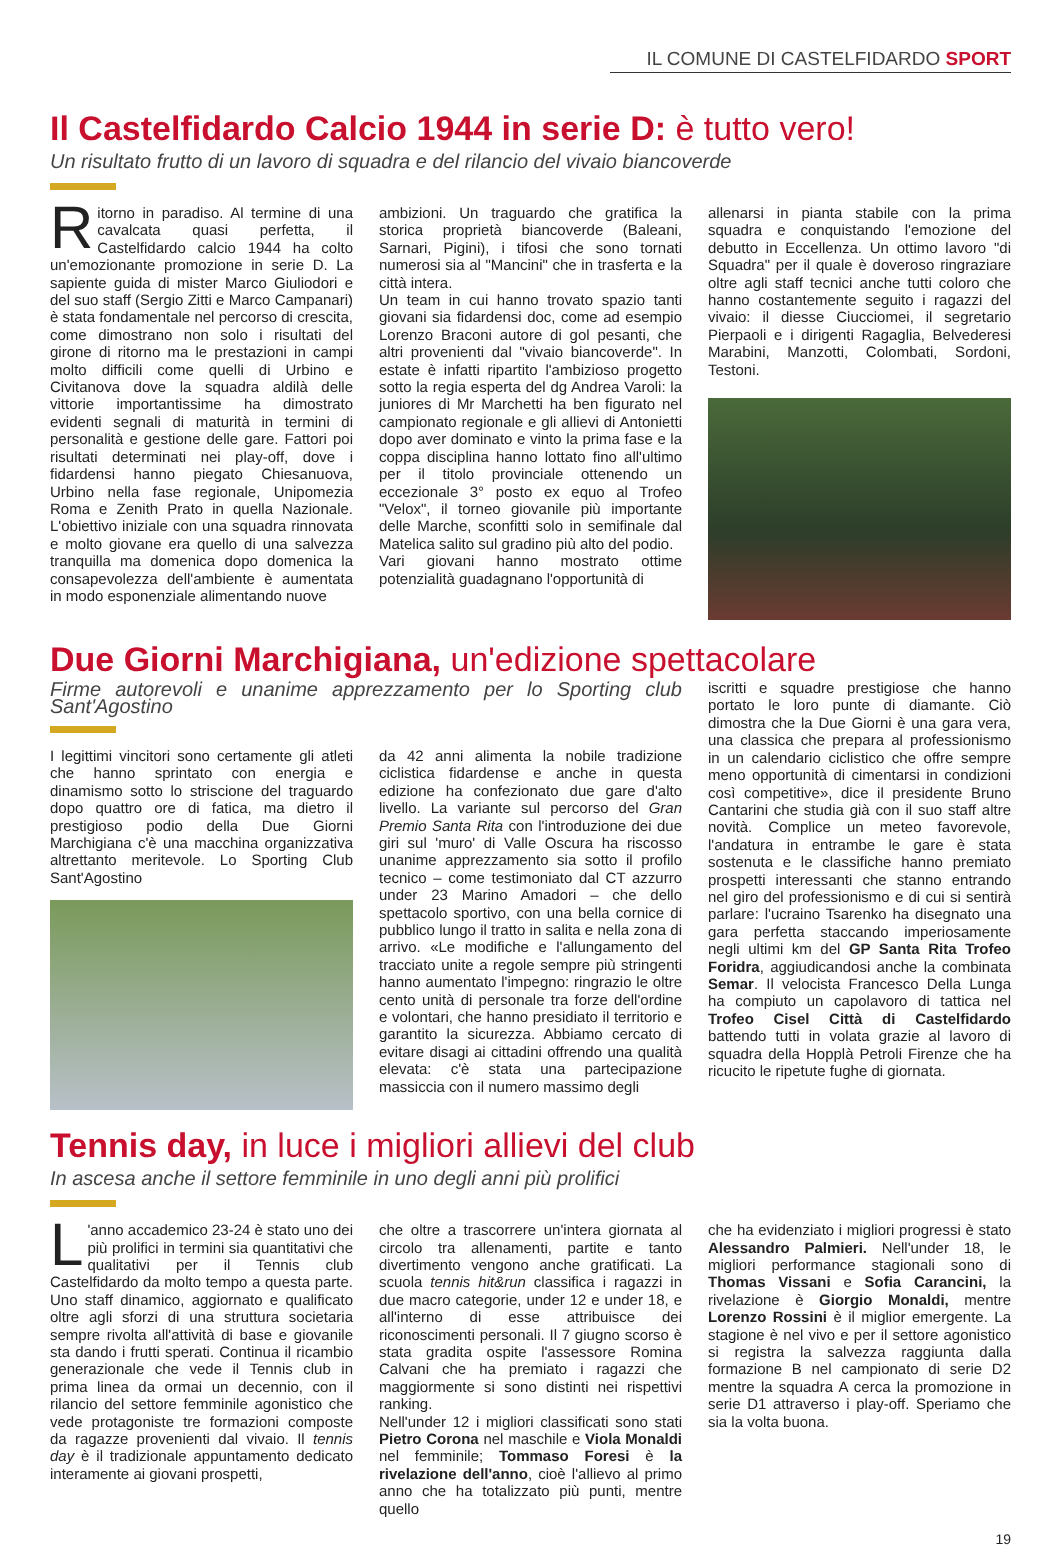IL COMUNE DI CASTELFIDARDO SPORT
Il Castelfidardo Calcio 1944 in serie D: è tutto vero!
Un risultato frutto di un lavoro di squadra e del rilancio del vivaio biancoverde
Ritorno in paradiso. Al termine di una cavalcata quasi perfetta, il Castelfidardo calcio 1944 ha colto un'emozionante promozione in serie D. La sapiente guida di mister Marco Giuliodori e del suo staff (Sergio Zitti e Marco Campanari) è stata fondamentale nel percorso di crescita, come dimostrano non solo i risultati del girone di ritorno ma le prestazioni in campi molto difficili come quelli di Urbino e Civitanova dove la squadra aldilà delle vittorie importantissime ha dimostrato evidenti segnali di maturità in termini di personalità e gestione delle gare. Fattori poi risultati determinati nei play-off, dove i fidardensi hanno piegato Chiesanuova, Urbino nella fase regionale, Unipomezia Roma e Zenith Prato in quella Nazionale. L'obiettivo iniziale con una squadra rinnovata e molto giovane era quello di una salvezza tranquilla ma domenica dopo domenica la consapevolezza dell'ambiente è aumentata in modo esponenziale alimentando nuove
ambizioni. Un traguardo che gratifica la storica proprietà biancoverde (Baleani, Sarnari, Pigini), i tifosi che sono tornati numerosi sia al "Mancini" che in trasferta e la città intera.
Un team in cui hanno trovato spazio tanti giovani sia fidardensi doc, come ad esempio Lorenzo Braconi autore di gol pesanti, che altri provenienti dal "vivaio biancoverde". In estate è infatti ripartito l'ambizioso progetto sotto la regia esperta del dg Andrea Varoli: la juniores di Mr Marchetti ha ben figurato nel campionato regionale e gli allievi di Antonietti dopo aver dominato e vinto la prima fase e la coppa disciplina hanno lottato fino all'ultimo per il titolo provinciale ottenendo un eccezionale 3° posto ex equo al Trofeo "Velox", il torneo giovanile più importante delle Marche, sconfitti solo in semifinale dal Matelica salito sul gradino più alto del podio.
Vari giovani hanno mostrato ottime potenzialità guadagnano l'opportunità di
allenarsi in pianta stabile con la prima squadra e conquistando l'emozione del debutto in Eccellenza. Un ottimo lavoro "di Squadra" per il quale è doveroso ringraziare oltre agli staff tecnici anche tutti coloro che hanno costantemente seguito i ragazzi del vivaio: il diesse Ciucciomei, il segretario Pierpaoli e i dirigenti Ragaglia, Belvederesi Marabini, Manzotti, Colombati, Sordoni, Testoni.
Due Giorni Marchigiana, un'edizione spettacolare
Firme autorevoli e unanime apprezzamento per lo Sporting club Sant'Agostino
I legittimi vincitori sono certamente gli atleti che hanno sprintato con energia e dinamismo sotto lo striscione del traguardo dopo quattro ore di fatica, ma dietro il prestigioso podio della Due Giorni Marchigiana c'è una macchina organizzativa altrettanto meritevole. Lo Sporting Club Sant'Agostino
da 42 anni alimenta la nobile tradizione ciclistica fidardense e anche in questa edizione ha confezionato due gare d'alto livello. La variante sul percorso del Gran Premio Santa Rita con l'introduzione dei due giri sul 'muro' di Valle Oscura ha riscosso unanime apprezzamento sia sotto il profilo tecnico – come testimoniato dal CT azzurro under 23 Marino Amadori – che dello spettacolo sportivo, con una bella cornice di pubblico lungo il tratto in salita e nella zona di arrivo. «Le modifiche e l'allungamento del tracciato unite a regole sempre più stringenti hanno aumentato l'impegno: ringrazio le oltre cento unità di personale tra forze dell'ordine e volontari, che hanno presidiato il territorio e garantito la sicurezza. Abbiamo cercato di evitare disagi ai cittadini offrendo una qualità elevata: c'è stata una partecipazione massiccia con il numero massimo degli
iscritti e squadre prestigiose che hanno portato le loro punte di diamante. Ciò dimostra che la Due Giorni è una gara vera, una classica che prepara al professionismo in un calendario ciclistico che offre sempre meno opportunità di cimentarsi in condizioni così competitive», dice il presidente Bruno Cantarini che studia già con il suo staff altre novità. Complice un meteo favorevole, l'andatura in entrambe le gare è stata sostenuta e le classifiche hanno premiato prospetti interessanti che stanno entrando nel giro del professionismo e di cui si sentirà parlare: l'ucraino Tsarenko ha disegnato una gara perfetta staccando imperiosamente negli ultimi km del GP Santa Rita Trofeo Foridra, aggiudicandosi anche la combinata Semar. Il velocista Francesco Della Lunga ha compiuto un capolavoro di tattica nel Trofeo Cisel Città di Castelfidardo battendo tutti in volata grazie al lavoro di squadra della Hopplà Petroli Firenze che ha ricucito le ripetute fughe di giornata.
Tennis day, in luce i migliori allievi del club
In ascesa anche il settore femminile in uno degli anni più prolifici
L 'anno accademico 23-24 è stato uno dei più prolifici in termini sia quantitativi che qualitativi per il Tennis club Castelfidardo da molto tempo a questa parte. Uno staff dinamico, aggiornato e qualificato oltre agli sforzi di una struttura societaria sempre rivolta all'attività di base e giovanile sta dando i frutti sperati. Continua il ricambio generazionale che vede il Tennis club in prima linea da ormai un decennio, con il rilancio del settore femminile agonistico che vede protagoniste tre formazioni composte da ragazze provenienti dal vivaio. Il tennis day è il tradizionale appuntamento dedicato interamente ai giovani prospetti,
che oltre a trascorrere un'intera giornata al circolo tra allenamenti, partite e tanto divertimento vengono anche gratificati. La scuola tennis hit&run classifica i ragazzi in due macro categorie, under 12 e under 18, e all'interno di esse attribuisce dei riconoscimenti personali. Il 7 giugno scorso è stata gradita ospite l'assessore Romina Calvani che ha premiato i ragazzi che maggiormente si sono distinti nei rispettivi ranking.
Nell'under 12 i migliori classificati sono stati Pietro Corona nel maschile e Viola Monaldi nel femminile; Tommaso Foresi è la rivelazione dell'anno, cioè l'allievo al primo anno che ha totalizzato più punti, mentre quello
che ha evidenziato i migliori progressi è stato Alessandro Palmieri. Nell'under 18, le migliori performance stagionali sono di Thomas Vissani e Sofia Carancini, la rivelazione è Giorgio Monaldi, mentre Lorenzo Rossini è il miglior emergente. La stagione è nel vivo e per il settore agonistico si registra la salvezza raggiunta dalla formazione B nel campionato di serie D2 mentre la squadra A cerca la promozione in serie D1 attraverso i play-off. Speriamo che sia la volta buona.
19